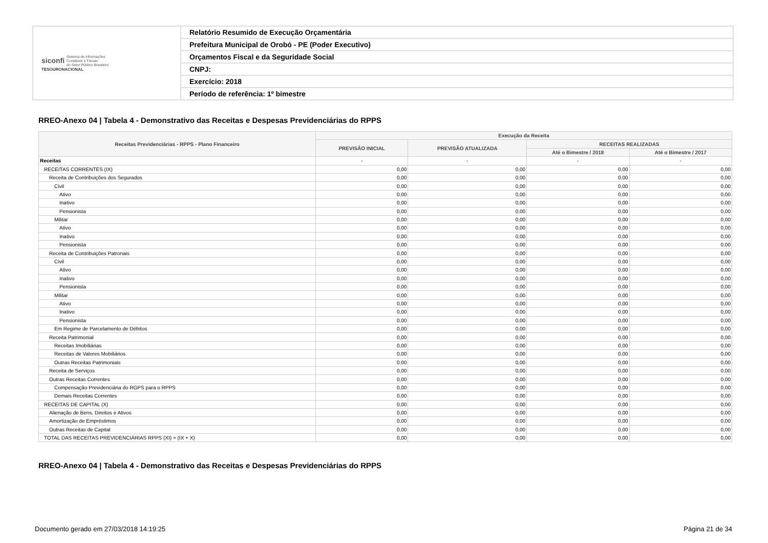| siconfi Sistema de Informações Contábeis e Fiscais do Setor Público Brasileiro TESOURONACIONAL | Relatório Resumido de Execução Orçamentária |
| | Prefeitura Municipal de Orobó - PE (Poder Executivo) |
| | Orçamentos Fiscal e da Seguridade Social |
| | CNPJ: |
| | Exercício: 2018 |
| | Período de referência: 1º bimestre |
RREO-Anexo 04 | Tabela 4 - Demonstrativo das Receitas e Despesas Previdenciárias do RPPS
| Receitas Previdenciárias - RPPS - Plano Financeiro | Execução da Receita | | | |
| --- | --- | --- | --- | --- |
| | PREVISÃO INICIAL | PREVISÃO ATUALIZADA | RECEITAS REALIZADAS | |
| | | | Até o Bimestre / 2018 | Até o Bimestre / 2017 |
| Receitas | - | - | - | - |
| RECEITAS CORRENTES (IX) | 0,00 | 0,00 | 0,00 | 0,00 |
| Receita de Contribuições dos Segurados | 0,00 | 0,00 | 0,00 | 0,00 |
| Civil | 0,00 | 0,00 | 0,00 | 0,00 |
| Ativo | 0,00 | 0,00 | 0,00 | 0,00 |
| Inativo | 0,00 | 0,00 | 0,00 | 0,00 |
| Pensionista | 0,00 | 0,00 | 0,00 | 0,00 |
| Militar | 0,00 | 0,00 | 0,00 | 0,00 |
| Ativo | 0,00 | 0,00 | 0,00 | 0,00 |
| Inativo | 0,00 | 0,00 | 0,00 | 0,00 |
| Pensionista | 0,00 | 0,00 | 0,00 | 0,00 |
| Receita de Contribuições Patronais | 0,00 | 0,00 | 0,00 | 0,00 |
| Civil | 0,00 | 0,00 | 0,00 | 0,00 |
| Ativo | 0,00 | 0,00 | 0,00 | 0,00 |
| Inativo | 0,00 | 0,00 | 0,00 | 0,00 |
| Pensionista | 0,00 | 0,00 | 0,00 | 0,00 |
| Militar | 0,00 | 0,00 | 0,00 | 0,00 |
| Ativo | 0,00 | 0,00 | 0,00 | 0,00 |
| Inativo | 0,00 | 0,00 | 0,00 | 0,00 |
| Pensionista | 0,00 | 0,00 | 0,00 | 0,00 |
| Em Regime de Parcelamento de Débitos | 0,00 | 0,00 | 0,00 | 0,00 |
| Receita Patrimonial | 0,00 | 0,00 | 0,00 | 0,00 |
| Receitas Imobiliárias | 0,00 | 0,00 | 0,00 | 0,00 |
| Receitas de Valores Mobiliários | 0,00 | 0,00 | 0,00 | 0,00 |
| Outras Receitas Patrimoniais | 0,00 | 0,00 | 0,00 | 0,00 |
| Receita de Serviços | 0,00 | 0,00 | 0,00 | 0,00 |
| Outras Receitas Correntes | 0,00 | 0,00 | 0,00 | 0,00 |
| Compensação Previdenciária do RGPS para o RPPS | 0,00 | 0,00 | 0,00 | 0,00 |
| Demais Receitas Correntes | 0,00 | 0,00 | 0,00 | 0,00 |
| RECEITAS DE CAPITAL (X) | 0,00 | 0,00 | 0,00 | 0,00 |
| Alienação de Bens, Direitos e Ativos | 0,00 | 0,00 | 0,00 | 0,00 |
| Amortização de Empréstimos | 0,00 | 0,00 | 0,00 | 0,00 |
| Outras Receitas de Capital | 0,00 | 0,00 | 0,00 | 0,00 |
| TOTAL DAS RECEITAS PREVIDENCIÁRIAS RPPS (XI) = (IX + X) | 0,00 | 0,00 | 0,00 | 0,00 |
RREO-Anexo 04 | Tabela 4 - Demonstrativo das Receitas e Despesas Previdenciárias do RPPS
Documento gerado em 27/03/2018 14:19:25
Página 21 de 34